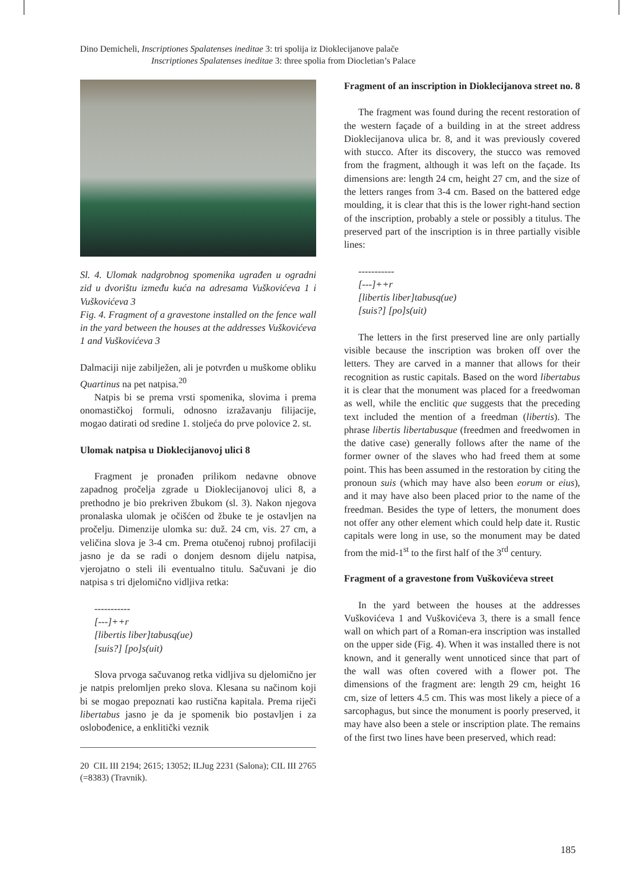Dino Demicheli, Inscriptiones Spalatenses ineditae 3: tri spolija iz Dioklecijanove palače
Inscriptiones Spalatenses ineditae 3: three spolia from Diocletian’s Palace
Sl. 4. Ulomak nadgrobnog spomenika ugrađen u ogradni zid u dvorištu između kuća na adresama Vuškovićeva 1 i Vuškovićeva 3
Fig. 4. Fragment of a gravestone installed on the fence wall in the yard between the houses at the addresses Vuškovićeva 1 and Vuškovićeva 3
Dalmaciji nije zabilježen, ali je potvrđen u muškome obliku Quartinus na pet natpisa.<sup>20</sup>
Natpis bi se prema vrsti spomenika, slovima i prema onomastičkoj formuli, odnosno izražavanju filijacije, mogao datirati od sredine 1. stoljeća do prve polovice 2. st.
Ulomak natpisa u Dioklecijanovoj ulici 8
Fragment je pronađen prilikom nedavne obnove zapadnog pročelja zgrade u Dioklecijanovoj ulici 8, a prethodno je bio prekriven žbukom (sl. 3). Nakon njegova pronalaska ulomak je očišćen od žbuke te je ostavljen na pročelju. Dimenzije ulomka su: duž. 24 cm, vis. 27 cm, a veličina slova je 3-4 cm. Prema otučenoj rubnoj profilaciji jasno je da se radi o donjem desnom dijelu natpisa, vjerojatno o steli ili eventualno titulu. Sačuvani je dio natpisa s tri djelomično vidljiva retka:
-----------
[---]++r
[libertis liber]tabusq(ue)
[suis?] [po]s(uit)
Slova prvoga sačuvanog retka vidljiva su djelomično jer je natpis prelomljen preko slova. Klesana su načinom koji bi se mogao prepoznati kao rustična kapitala. Prema riječi libertabus jasno je da je spomenik bio postavljen i za oslobođenice, a enklitički veznik
20 CIL III 2194; 2615; 13052; ILJug 2231 (Salona); CIL III 2765 (=8383) (Travnik).
Fragment of an inscription in Dioklecijanova street no. 8
The fragment was found during the recent restoration of the western façade of a building in at the street address Dioklecijanova ulica br. 8, and it was previously covered with stucco. After its discovery, the stucco was removed from the fragment, although it was left on the façade. Its dimensions are: length 24 cm, height 27 cm, and the size of the letters ranges from 3-4 cm. Based on the battered edge moulding, it is clear that this is the lower right-hand section of the inscription, probably a stele or possibly a titulus. The preserved part of the inscription is in three partially visible lines:
-----------
[---]++r
[libertis liber]tabusq(ue)
[suis?] [po]s(uit)
The letters in the first preserved line are only partially visible because the inscription was broken off over the letters. They are carved in a manner that allows for their recognition as rustic capitals. Based on the word libertabus it is clear that the monument was placed for a freedwoman as well, while the enclitic que suggests that the preceding text included the mention of a freedman (libertis). The phrase libertis libertabusque (freedmen and freedwomen in the dative case) generally follows after the name of the former owner of the slaves who had freed them at some point. This has been assumed in the restoration by citing the pronoun suis (which may have also been eorum or eius), and it may have also been placed prior to the name of the freedman. Besides the type of letters, the monument does not offer any other element which could help date it. Rustic capitals were long in use, so the monument may be dated from the mid-1<sup>st</sup> to the first half of the 3<sup>rd</sup> century.
Fragment of a gravestone from Vuškovićeva street
In the yard between the houses at the addresses Vuškovićeva 1 and Vuškovićeva 3, there is a small fence wall on which part of a Roman-era inscription was installed on the upper side (Fig. 4). When it was installed there is not known, and it generally went unnoticed since that part of the wall was often covered with a flower pot. The dimensions of the fragment are: length 29 cm, height 16 cm, size of letters 4.5 cm. This was most likely a piece of a sarcophagus, but since the monument is poorly preserved, it may have also been a stele or inscription plate. The remains of the first two lines have been preserved, which read:
185